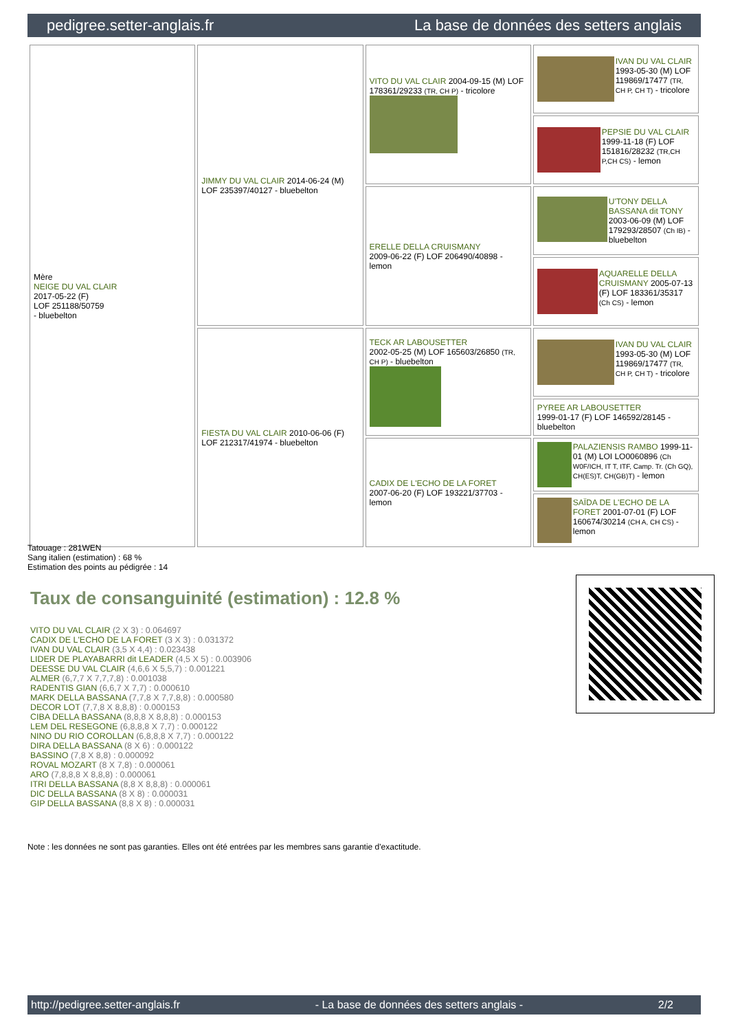pedigree.setter-anglais.fr La base de données des setters anglais
| Mère NEIGE DU VAL CLAIR 2017-05-22 (F) LOF 251188/50759 - bluebelton | JIMMY DU VAL CLAIR 2014-06-24 (M) LOF 235397/40127 - bluebelton | VITO DU VAL CLAIR 2004-09-15 (M) LOF 178361/29233 (TR, CH P) - tricolore | IVAN DU VAL CLAIR 1993-05-30 (M) LOF 119869/17477 (TR, CH P, CH T) - tricolore |
| | | | PEPSIE DU VAL CLAIR 1999-11-18 (F) LOF 151816/28232 (TR,CH P,CH CS) - lemon |
| | | ERELLE DELLA CRUISMANY 2009-06-22 (F) LOF 206490/40898 - lemon | U'TONY DELLA BASSANA dit TONY 2003-06-09 (M) LOF 179293/28507 (Ch IB) - bluebelton |
| | | | AQUARELLE DELLA CRUISMANY 2005-07-13 (F) LOF 183361/35317 (Ch CS) - lemon |
| | FIESTA DU VAL CLAIR 2010-06-06 (F) LOF 212317/41974 - bluebelton | TECK AR LABOUSETTER 2002-05-25 (M) LOF 165603/26850 (TR, CH P) - bluebelton | IVAN DU VAL CLAIR 1993-05-30 (M) LOF 119869/17477 (TR, CH P, CH T) - tricolore |
| | | | PYREE AR LABOUSETTER 1999-01-17 (F) LOF 146592/28145 - bluebelton |
| | | CADIX DE L'ECHO DE LA FORET 2007-06-20 (F) LOF 193221/37703 - lemon | PALAZIENSIS RAMBO 1999-11-01 (M) LOI LO0060896 (Ch W0F/ICH, IT T, ITF, Camp. Tr. (Ch GQ), CH(ES)T, CH(GB)T) - lemon |
| | | | SAÏDA DE L'ECHO DE LA FORET 2001-07-01 (F) LOF 160674/30214 (CH A, CH CS) - lemon |
Tatouage : 281WEN
Sang italien (estimation) : 68 %
Estimation des points au pédigrée : 14
Taux de consanguinité (estimation) : 12.8 %
VITO DU VAL CLAIR (2 X 3) : 0.064697
CADIX DE L'ECHO DE LA FORET (3 X 3) : 0.031372
IVAN DU VAL CLAIR (3,5 X 4,4) : 0.023438
LIDER DE PLAYABARRI dit LEADER (4,5 X 5) : 0.003906
DEESSE DU VAL CLAIR (4,6,6 X 5,5,7) : 0.001221
ALMER (6,7,7 X 7,7,7,8) : 0.001038
RADENTIS GIAN (6,6,7 X 7,7) : 0.000610
MARK DELLA BASSANA (7,7,8 X 7,7,8,8) : 0.000580
DECOR LOT (7,7,8 X 8,8,8) : 0.000153
CIBA DELLA BASSANA (8,8,8 X 8,8,8) : 0.000153
LEM DEL RESEGONE (6,8,8,8 X 7,7) : 0.000122
NINO DU RIO COROLLAN (6,8,8,8 X 7,7) : 0.000122
DIRA DELLA BASSANA (8 X 6) : 0.000122
BASSINO (7,8 X 8,8) : 0.000092
ROVAL MOZART (8 X 7,8) : 0.000061
ARO (7,8,8,8 X 8,8,8) : 0.000061
ITRI DELLA BASSANA (8,8 X 8,8,8) : 0.000061
DIC DELLA BASSANA (8 X 8) : 0.000031
GIP DELLA BASSANA (8,8 X 8) : 0.000031
Note : les données ne sont pas garanties. Elles ont été entrées par les membres sans garantie d'exactitude.
http://pedigree.setter-anglais.fr - La base de données des setters anglais - 2/2